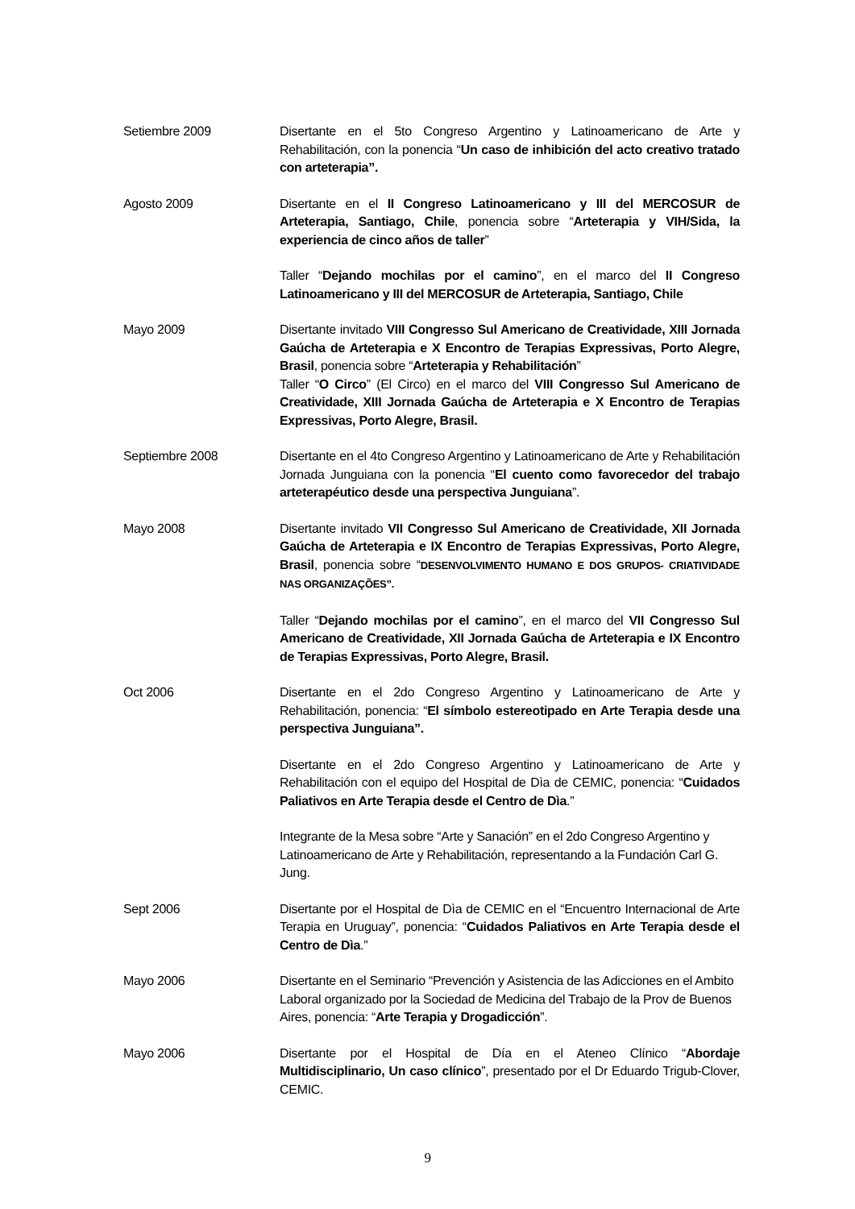Setiembre 2009 Disertante en el 5to Congreso Argentino y Latinoamericano de Arte y Rehabilitación, con la ponencia “Un caso de inhibición del acto creativo tratado con arteterapia”.
Agosto 2009 Disertante en el II Congreso Latinoamericano y III del MERCOSUR de Arteterapia, Santiago, Chile, ponencia sobre “Arteterapia y VIH/Sida, la experiencia de cinco años de taller”
Taller “Dejando mochilas por el camino”, en el marco del II Congreso Latinoamericano y III del MERCOSUR de Arteterapia, Santiago, Chile
Mayo 2009 Disertante invitado VIII Congresso Sul Americano de Creatividade, XIII Jornada Gaúcha de Arteterapia e X Encontro de Terapias Expressivas, Porto Alegre, Brasil, ponencia sobre “Arteterapia y Rehabilitación”
Taller “O Circo” (El Circo) en el marco del VIII Congresso Sul Americano de Creatividade, XIII Jornada Gaúcha de Arteterapia e X Encontro de Terapias Expressivas, Porto Alegre, Brasil.
Septiembre 2008 Disertante en el 4to Congreso Argentino y Latinoamericano de Arte y Rehabilitación Jornada Junguiana con la ponencia “El cuento como favorecedor del trabajo arteterapéutico desde una perspectiva Junguiana”.
Mayo 2008 Disertante invitado VII Congresso Sul Americano de Creatividade, XII Jornada Gaúcha de Arteterapia e IX Encontro de Terapias Expressivas, Porto Alegre, Brasil, ponencia sobre “DESENVOLVIMENTO HUMANO E DOS GRUPOS- CRIATIVIDADE NAS ORGANIZAÇÕES”.
Taller “Dejando mochilas por el camino”, en el marco del VII Congresso Sul Americano de Creatividade, XII Jornada Gaúcha de Arteterapia e IX Encontro de Terapias Expressivas, Porto Alegre, Brasil.
Oct 2006 Disertante en el 2do Congreso Argentino y Latinoamericano de Arte y Rehabilitación, ponencia: “El símbolo estereotipado en Arte Terapia desde una perspectiva Junguiana”.
Disertante en el 2do Congreso Argentino y Latinoamericano de Arte y Rehabilitación con el equipo del Hospital de Dìa de CEMIC, ponencia: “Cuidados Paliativos en Arte Terapia desde el Centro de Dìa.”
Integrante de la Mesa sobre “Arte y Sanación” en el 2do Congreso Argentino y Latinoamericano de Arte y Rehabilitación, representando a la Fundación Carl G. Jung.
Sept 2006 Disertante por el Hospital de Dìa de CEMIC en el “Encuentro Internacional de Arte Terapia en Uruguay”, ponencia: “Cuidados Paliativos en Arte Terapia desde el Centro de Dìa.”
Mayo 2006 Disertante en el Seminario “Prevención y Asistencia de las Adicciones en el Ambito Laboral organizado por la Sociedad de Medicina del Trabajo de la Prov de Buenos Aires, ponencia: “Arte Terapia y Drogadicción”.
Mayo 2006 Disertante por el Hospital de Día en el Ateneo Clínico “Abordaje Multidisciplinario, Un caso clínico”, presentado por el Dr Eduardo Trigub-Clover, CEMIC.
9